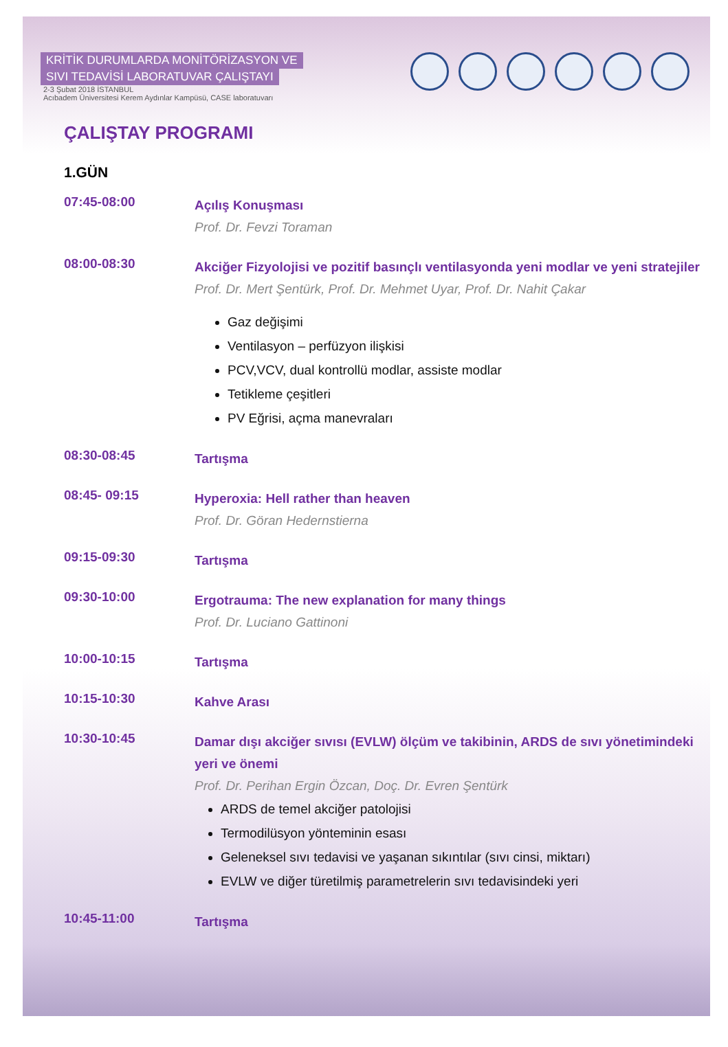KRİTİK DURUMLARDA MONİTÖRİZASYON VE
SIVI TEDAVİSİ LABORATUVAR ÇALIŞTAYI
2-3 Şubat 2018 İSTANBUL
Acıbadem Üniversitesi Kerem Aydınlar Kampüsü, CASE laboratuvarı
ÇALIŞTAY PROGRAMI
1.GÜN
07:45-08:00
Açılış Konuşması
Prof. Dr. Fevzi Toraman
08:00-08:30
Akciğer Fizyolojisi ve pozitif basınçlı ventilasyonda yeni modlar ve yeni stratejiler
Prof. Dr. Mert Şentürk, Prof. Dr. Mehmet Uyar, Prof. Dr. Nahit Çakar
Gaz değişimi
Ventilasyon – perfüzyon ilişkisi
PCV,VCV, dual kontrollü modlar, assiste modlar
Tetikleme çeşitleri
PV Eğrisi, açma manevraları
08:30-08:45
Tartışma
08:45- 09:15
Hyperoxia: Hell rather than heaven
Prof. Dr. Göran Hedernstierna
09:15-09:30
Tartışma
09:30-10:00
Ergotrauma: The new explanation for many things
Prof. Dr. Luciano Gattinoni
10:00-10:15
Tartışma
10:15-10:30
Kahve Arası
10:30-10:45
Damar dışı akciğer sıvısı (EVLW) ölçüm ve takibinin, ARDS de sıvı yönetimindeki yeri ve önemi
Prof. Dr. Perihan Ergin Özcan, Doç. Dr. Evren Şentürk
ARDS de temel akciğer patolojisi
Termodilüsyon yönteminin esası
Geleneksel sıvı tedavisi ve yaşanan sıkıntılar (sıvı cinsi, miktarı)
EVLW ve diğer türetilmiş parametrelerin sıvı tedavisindeki yeri
10:45-11:00
Tartışma